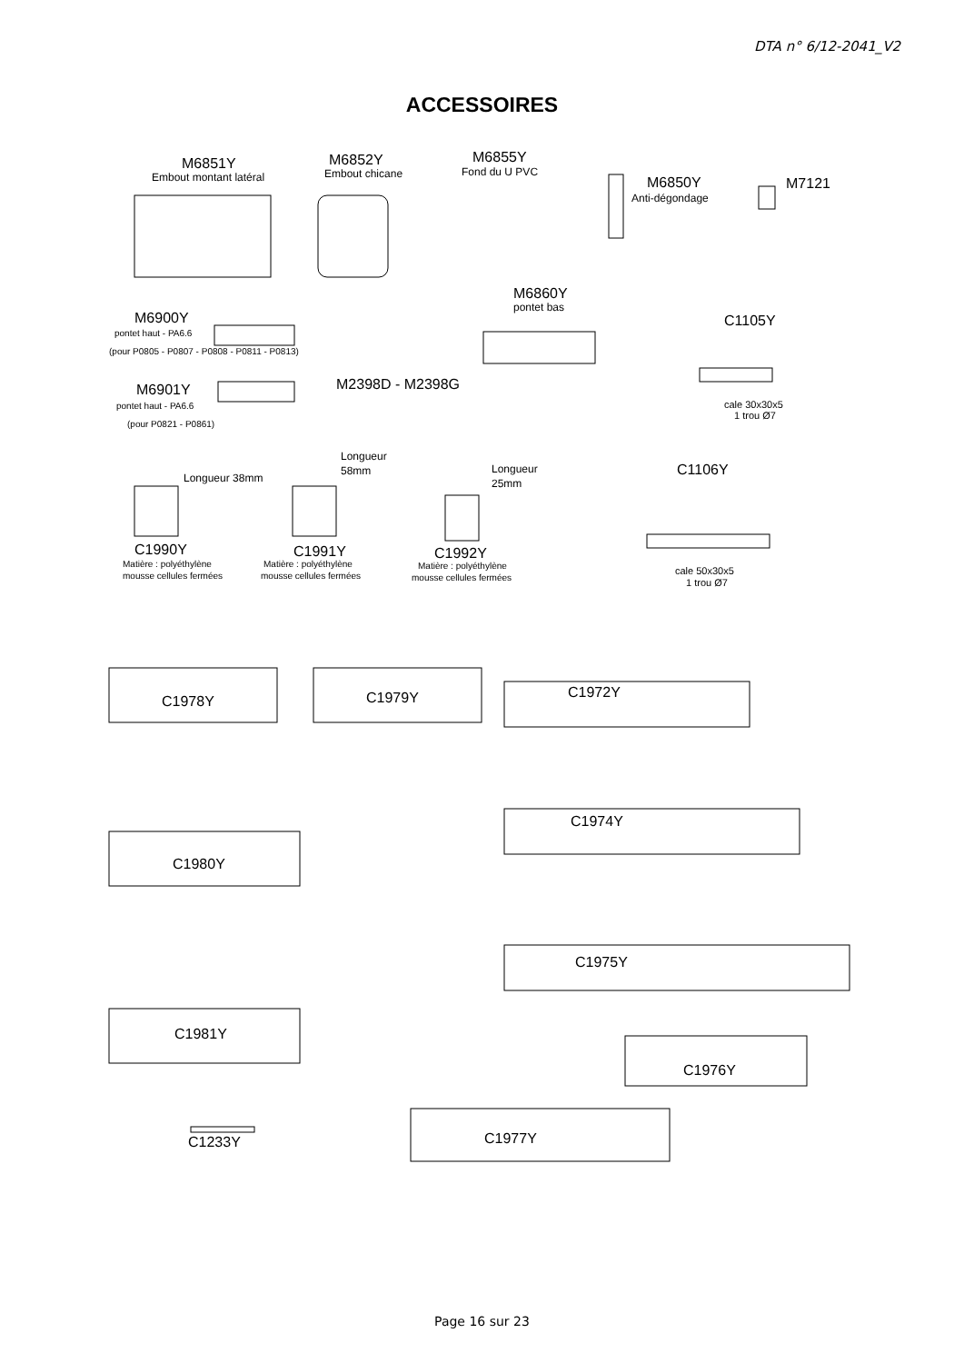DTA n° 6/12-2041_V2
ACCESSOIRES
M6851Y
Embout montant latéral
M6852Y
Embout chicane
M6855Y
Fond du U PVC
M6850Y
Anti-dégondage
M7121
M6860Y
pontet bas
M6900Y
pontet haut - PA6.6
(pour P0805 - P0807 - P0808 - P0811 - P0813)
M2398D - M2398G
C1105Y
cale 30x30x5
1 trou Ø7
M6901Y
pontet haut - PA6.6
(pour P0821 - P0861)
Longueur 38mm
Longueur
58mm
Longueur
25mm
C1106Y
C1990Y
C1991Y
C1992Y
Matière : polyéthylène
mousse cellules fermées
Matière : polyéthylène
mousse cellules fermées
Matière : polyéthylène
mousse cellules fermées
cale 50x30x5
1 trou Ø7
C1978Y
C1979Y
C1972Y
C1974Y
C1980Y
C1975Y
C1981Y
C1976Y
C1233Y
C1977Y
Page 16 sur 23